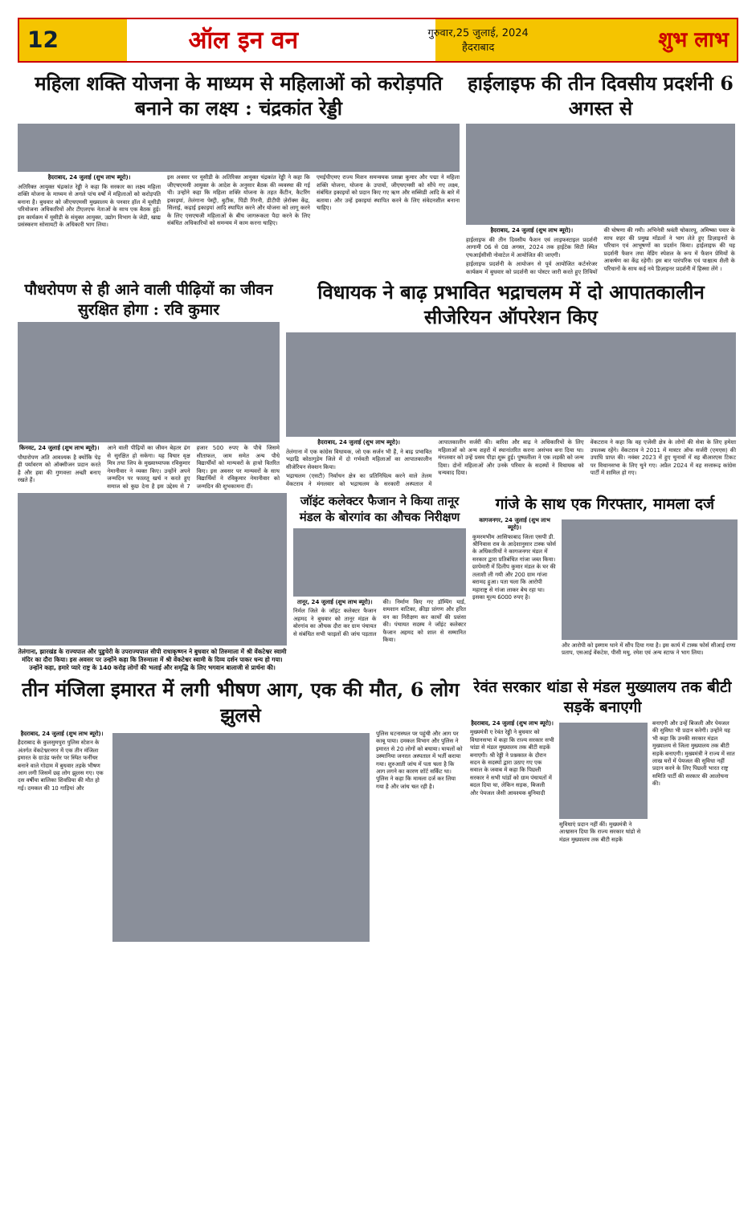12 ऑल इन वन गुरुवार,25 जुलाई, 2024
हैदराबाद शुभ लाभ
महिला शक्ति योजना के माध्यम से महिलाओं को करोड़पति बनाने का लक्ष्य : चंद्रकांत रेड्डी
हैदराबाद, 24 जुलाई (शुभ लाभ ब्यूरो)।
अतिरिक्त आयुक्त चंद्रकांत रेड्डी ने कहा कि सरकार का लक्ष्य महिला शक्ति योजना के माध्यम से अगले पांच वर्षों में महिलाओं को करोड़पति बनाना है। बुधवार को जीएचएमसी मुख्यालय के पनवार हॉल में यूसीडी परियोजना अधिकारियों और टीएलएफ नेताओं के साथ एक बैठक हुई। इस कार्यक्रम में यूसीडी के संयुक्त आयुक्त, उद्योग विभाग के जेडी, खाद्य प्रसंस्करण सोसायटी के अधिकारी भाग लिया।
इस अवसर पर यूसीडी के अतिरिक्त आयुक्त चंद्रकांत रेड्डी ने कहा कि जीएचएमसी आयुक्त के आदेश के अनुसार बैठक की व्यवस्था की गई थी। उन्होंने कहा कि महिला शक्ति योजना के तहत कैंटीन, कैटरिंग इकाइयां, तेलंगाना पेस्ट्री, बुटीक, पिंडी गिरनी, डीटीपी ज़ेरॉक्स केंद्र, सिलाई, कढ़ाई इकाइयां आदि स्थापित करने और योजना को लागू करने के लिए एसएचजी महिलाओं के बीच जागरूकता पैदा करने के लिए संबंधित अधिकारियों को समन्वय में काम करना चाहिए।
एमईपीएमए राज्य मिशन समन्वयक प्रसन्ना कुमार और पद्मा ने महिला शक्ति योजना, योजना के उपायों, जीएचएमसी को सौंपे गए लक्ष्य, संबंधित इकाइयों को प्रदान किए गए ऋण और सब्सिडी आदि के बारे में बताया। और उन्हें इकाइयां स्थापित करने के लिए संवेदनशील बनाना चाहिए।
हाईलाइफ की तीन दिवसीय प्रदर्शनी 6 अगस्त से
हैदराबाद, 24 जुलाई (शुभ लाभ ब्यूरो)।
हाईलाइफ की तीन दिवसीय फैशन एवं लाइफस्टाइल प्रदर्शनी आगामी 06 से 08 अगस्त, 2024 तक हाईटेक सिटी स्थित एचआईसीसी नोवाटेल में आयोजित की जाएगी।
हाईलाइफ प्रदर्शनी के आयोजन से पूर्व आयोजित कर्टनरेजर कार्यक्रम में बुधवार को प्रदर्शनी का पोस्टर जारी करते हुए तिथियों की घोषणा की गयी। अभिनेत्री श्रवंती चोकारपू, अमिष्का पवार के साथ शहर की प्रमुख मॉडलों ने भाग लेते हुए डिज़ाइनरों के परिधान एवं आभूषणों का प्रदर्शन किया। हाईलाइफ की यह प्रदर्शनी फैशन तथा वेडिंग स्पेशल के रूप में फैशन प्रेमियों के आकर्षण का केंद्र रहेगी। इस बार पारंपरिक एवं पाश्चात्य शैली के परिधानों के साथ कई नये डिज़ाइनर प्रदर्शनी में हिस्सा लेंगे ।
पौधरोपण से ही आने वाली पीढ़ियों का जीवन सुरक्षित होगा : रवि कुमार
किनवट, 24 जुलाई (शुभ लाभ ब्यूरो)।
पौधारोपण अति आवश्यक है क्योंकि पेड़ ही पर्यावरण को ऑक्सीजन प्रदान करते है और हवा की गुणवत्ता अच्छी बनाए रखते हैं।
आने वाली पीढ़ियों का जीवन बेहतर ढंग से सुरक्षित हो सकेगा। यह विचार वृक्ष मित्र तथा जिप के मुख्याध्यापक रविकुमार नेमानीवार ने व्यक्त किए। उन्होंने अपने जन्मदिन पर फालतू खर्च न करते हुए समाज को कुछ देना है इस उद्देश्य से 7 हजार 500 रुपए के पौधे जिसमे सीताफल, जाम समेत अन्य पौधे विद्यार्थीयों को मान्यवरों के हाथो वितरित किए। इस अवसर पर मान्यवरों के साथ विद्यार्थियों ने रविकुमार नेमानीवार को जन्मदिन की शुभकामना दीं।
विधायक ने बाढ़ प्रभावित भद्राचलम में दो आपातकालीन सीजेरियन ऑपरेशन किए
हैदराबाद, 24 जुलाई (शुभ लाभ ब्यूरो)।
तेलंगाना में एक कांग्रेस विधायक, जो एक सर्जन भी हैं, ने बाढ़ प्रभावित भद्राद्रि कोठागुडेम जिले में दो गर्भवती महिलाओं का आपातकालीन सीजेरियन सेक्शन किया।
भद्राचलम (एसटी) निर्वाचन क्षेत्र का प्रतिनिधित्व करने वाले तेलम वेंकटराव ने मंगलवार को भद्राचलम के सरकारी अस्पताल में आपातकालीन सर्जरी की। बारिश और बाढ़ ने अधिकारियों के लिए महिलाओं को अन्य शहरों में स्थानांतरित करना असंभव बना दिया था। मंगलवार को उन्हें प्रसव पीड़ा शुरू हुई। पुष्पलीला ने एक लड़की को जन्म दिया। दोनों महिलाओं और उनके परिवार के सदस्यों ने विधायक को धन्यवाद दिया।
वेंकटराव ने कहा कि वह एजेंसी क्षेत्र के लोगों की सेवा के लिए हमेशा उपलब्ध रहेंगे। वेंकटराव ने 2011 में मास्टर ऑफ सर्जरी (एमएस) की उपाधि प्राप्त की। नवंबर 2023 में हुए चुनावों में वह बीआरएस टिकट पर विधानसभा के लिए चुने गए। अप्रैल 2024 में वह सत्तारूढ़ कांग्रेस पार्टी में शामिल हो गए।
तेलंगाना, झारखंड के राज्यपाल और पुडुचेरी के उपराज्यपाल सीपी राधाकृष्णन ने बुधवार को तिरुमाला में श्री वेंकटेश्वर स्वामी मंदिर का दौरा किया। इस अवसर पर उन्होंने कहा कि तिरुमाला में श्री वेंकटेश्वर स्वामी के दिव्य दर्शन पाकर धन्य हो गया। उन्होंने कहा, हमारे प्यारे राष्ट्र के 140 करोड़ लोगों की भलाई और समृद्धि के लिए भगवान बालाजी से प्रार्थना की।
जॉइंट कलेक्टर फैजान ने किया तानूर मंडल के बोरगांव का औचक निरीक्षण
तानूर, 24 जुलाई (शुभ लाभ ब्यूरो)।
निर्मल जिले के जॉइंट कलेक्टर फैजान अहमद ने बुधवार को तानूर मंडल के बोरगांव का औचक दौरा कर ग्राम पंचायत से संबंधित सभी फाइलों की जांच पड़ताल की। निर्माण किए गए डॉम्पिंग यार्ड, शमशान वाटिका, क्रीड़ा प्रांगण और हरित वन का निरीक्षण कर कार्यों की प्रशंसा की। पंचायत सदस्य ने जॉइंट कलेक्टर फैजान अहमद को शाल से सम्मानित किया।
गांजे के साथ एक गिरफ्तार, मामला दर्ज
कागजनगर, 24 जुलाई (शुभ लाभ ब्यूरो)।
कुमरमभीम आसिफाबाद जिला एसपी डी. श्रीनिवास राव के आदेशानुसार टास्क फोर्स के अधिकारियों ने कागजनगर मंडल में सरकार द्वारा प्रतिबंधित गांजा जब्त किया। छापेमारी में दिलीप कुमार मंडल के घर की तलाशी ली गयी और 200 ग्राम गांजा बरामद हुआ। पता चला कि आरोपी महाराष्ट्र से गांजा लाकर बेच रहा था। इसका मूल्य 6000 रुपए है।
और आरोपी को इस्गाम थाने में सौंप दिया गया है। इस कार्य में टास्क फोर्स सीआई राणा प्रताप, एसआई वेंकटेश, पीसी मधु, रमेश एवं अन्य स्टाफ ने भाग लिया।
तीन मंजिला इमारत में लगी भीषण आग, एक की मौत, 6 लोग झुलसे
हैदराबाद, 24 जुलाई (शुभ लाभ ब्यूरो)।
हैदराबाद के कुलसुमपुरा पुलिस स्टेशन के अंतर्गत वेंकटेश्वरनगर में एक तीन मंजिला इमारत के ग्राउंड फ्लोर पर स्थित फर्नीचर बनाने वाले गोदाम में बुधवार तड़के भीषण आग लगी जिसमें छह लोग झुलस गए। एक दस वर्षीया बालिका शिवप्रिया की मौत हो गई। दमकल की 10 गाड़ियां और
पुलिस घटनास्थल पर पहुंची और आग पर काबू पाया। दमकल विभाग और पुलिस ने इमारत से 20 लोगों को बचाया। घायलों को उस्मानिया जनरल अस्पताल में भर्ती कराया गया। शुरुआती जांच में पता चला है कि आग लगने का कारण शॉर्ट सर्किट था। पुलिस ने कहा कि मामला दर्ज कर लिया गया है और जांच चल रही है।
रेवंत सरकार थांडा से मंडल मुख्यालय तक बीटी सड़कें बनाएगी
हैदराबाद, 24 जुलाई (शुभ लाभ ब्यूरो)।
मुख्यमंत्री ए रेवंत रेड्डी ने बुधवार को विधानसभा में कहा कि राज्य सरकार सभी थांडा से मंडल मुख्यालय तक बीटी सड़कें बनाएगी। श्री रेड्डी ने प्रश्नकाल के दौरान सदन के सदस्यों द्वारा उठाए गए एक सवाल के जवाब में कहा कि पिछली सरकार ने सभी थांडों को ग्राम पंचायतों में बदल दिया था, लेकिन सड़क, बिजली और पेयजल जैसी आवश्यक बुनियादी
सुविधाएं प्रदान नहीं कीं। मुख्यमंत्री ने आश्वासन दिया कि राज्य सरकार थांडो से मंडल मुख्यालय तक बीटी सड़कें
बनाएगी और उन्हें बिजली और पेयजल की सुविधा भी प्रदान करेगी। उन्होंने यह भी कहा कि उनकी सरकार मंडल मुख्यालय से जिला मुख्यालय तक बीटी सड़कें बनाएगी। मुख्यमंत्री ने राज्य में सात लाख घरों में पेयजल की सुविधा नहीं प्रदान करने के लिए पिछली भारत राष्ट्र समिति पार्टी की सरकार की आलोचना की।